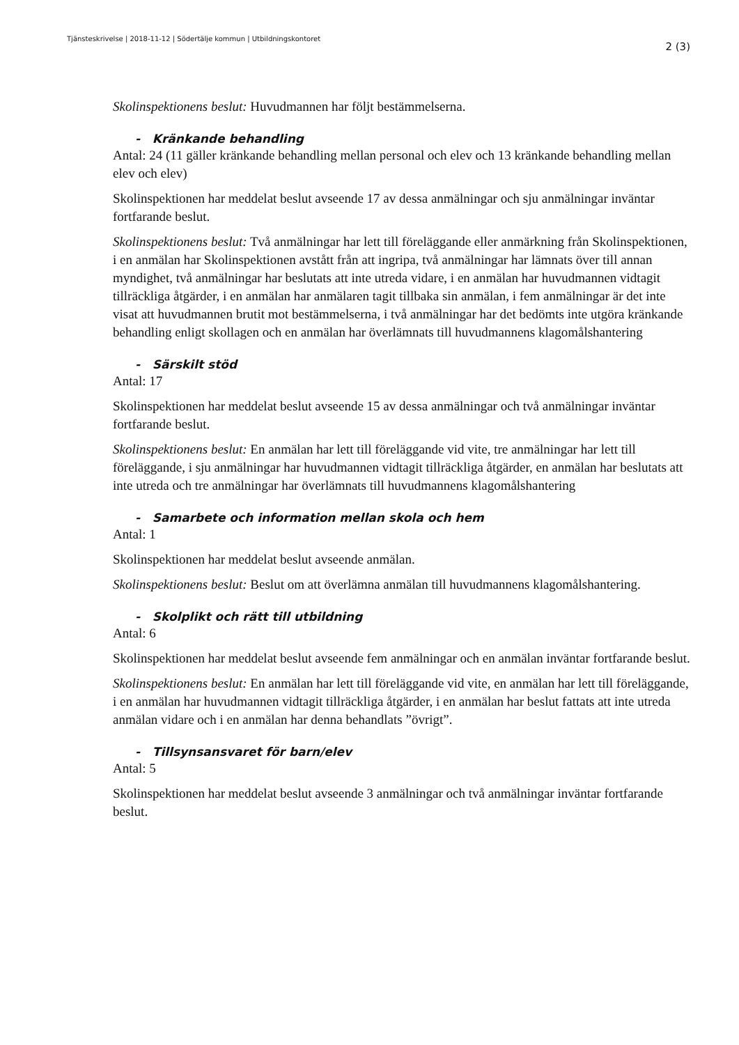Tjänsteskrivelse | 2018-11-12 | Södertälje kommun | Utbildningskontoret 2 (3)
Skolinspektionens beslut: Huvudmannen har följt bestämmelserna.
- Kränkande behandling
Antal: 24 (11 gäller kränkande behandling mellan personal och elev och 13 kränkande behandling mellan elev och elev)
Skolinspektionen har meddelat beslut avseende 17 av dessa anmälningar och sju anmälningar inväntar fortfarande beslut.
Skolinspektionens beslut: Två anmälningar har lett till föreläggande eller anmärkning från Skolinspektionen, i en anmälan har Skolinspektionen avstått från att ingripa, två anmälningar har lämnats över till annan myndighet, två anmälningar har beslutats att inte utreda vidare, i en anmälan har huvudmannen vidtagit tillräckliga åtgärder, i en anmälan har anmälaren tagit tillbaka sin anmälan, i fem anmälningar är det inte visat att huvudmannen brutit mot bestämmelserna, i två anmälningar har det bedömts inte utgöra kränkande behandling enligt skollagen och en anmälan har överlämnats till huvudmannens klagomålshantering
- Särskilt stöd
Antal: 17
Skolinspektionen har meddelat beslut avseende 15 av dessa anmälningar och två anmälningar inväntar fortfarande beslut.
Skolinspektionens beslut: En anmälan har lett till föreläggande vid vite, tre anmälningar har lett till föreläggande, i sju anmälningar har huvudmannen vidtagit tillräckliga åtgärder, en anmälan har beslutats att inte utreda och tre anmälningar har överlämnats till huvudmannens klagomålshantering
- Samarbete och information mellan skola och hem
Antal: 1
Skolinspektionen har meddelat beslut avseende anmälan.
Skolinspektionens beslut: Beslut om att överlämna anmälan till huvudmannens klagomålshantering.
- Skolplikt och rätt till utbildning
Antal: 6
Skolinspektionen har meddelat beslut avseende fem anmälningar och en anmälan inväntar fortfarande beslut.
Skolinspektionens beslut: En anmälan har lett till föreläggande vid vite, en anmälan har lett till föreläggande, i en anmälan har huvudmannen vidtagit tillräckliga åtgärder, i en anmälan har beslut fattats att inte utreda anmälan vidare och i en anmälan har denna behandlats ”övrigt”.
- Tillsynsansvaret för barn/elev
Antal: 5
Skolinspektionen har meddelat beslut avseende 3 anmälningar och två anmälningar inväntar fortfarande beslut.